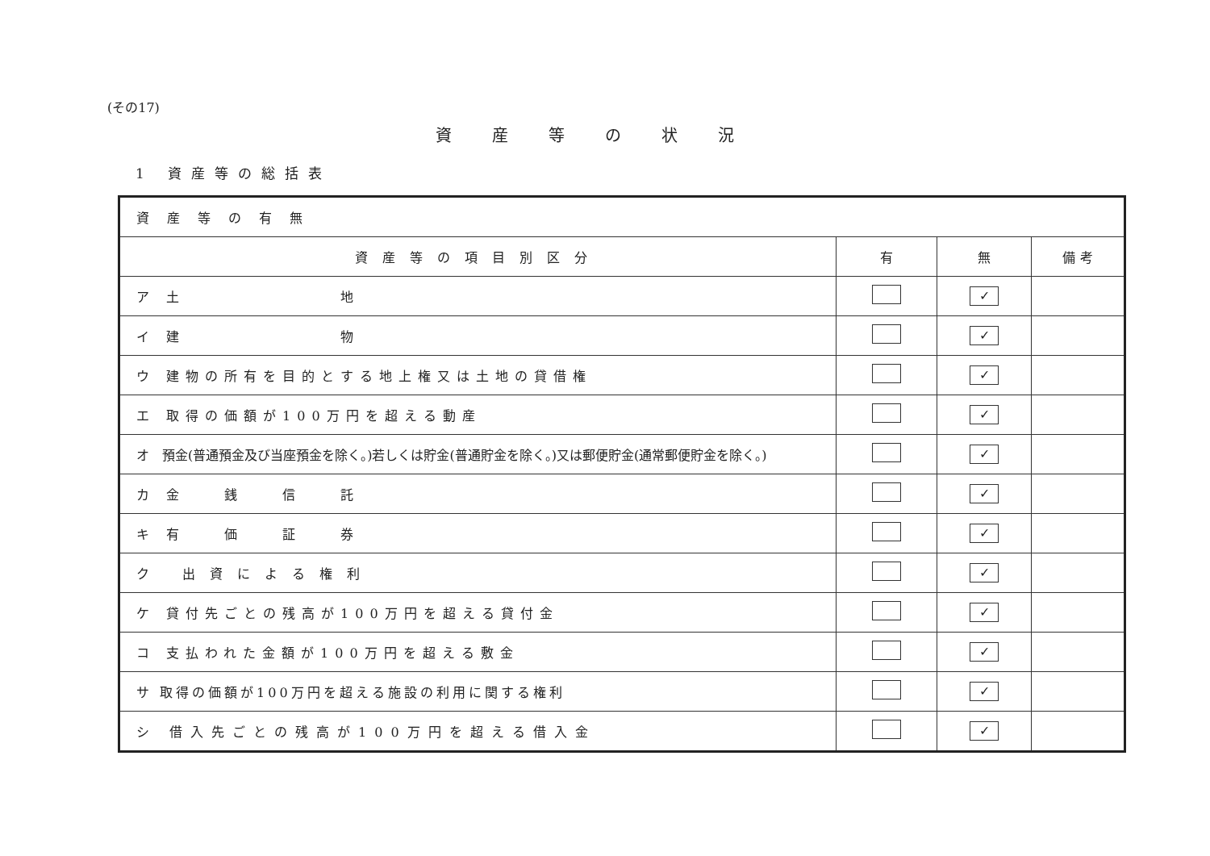(その17)
資産等の状況
1 資産等の総括表
| 資産等の有無 | | | |
| 資産等の項目別区分 | 有 | 無 | 備 考 |
| ア 土 地 | | ✓ | |
| イ 建 物 | | ✓ | |
| ウ 建物の所有を目的とする地上権又は土地の貸借権 | | ✓ | |
| エ 取得の価額が100万円を超える動産 | | ✓ | |
| オ 預金(普通預金及び当座預金を除く。)若しくは貯金(普通貯金を除く。)又は郵便貯金(通常郵便貯金を除く。) | | ✓ | |
| カ 金 銭 信 託 | | ✓ | |
| キ 有 価 証 券 | | ✓ | |
| ク 出資による権利 | | ✓ | |
| ケ 貸付先ごとの残高が100万円を超える貸付金 | | ✓ | |
| コ 支払われた金額が100万円を超える敷金 | | ✓ | |
| サ 取得の価額が100万円を超える施設の利用に関する権利 | | ✓ | |
| シ 借入先ごとの残高が100万円を超える借入金 | | ✓ | |